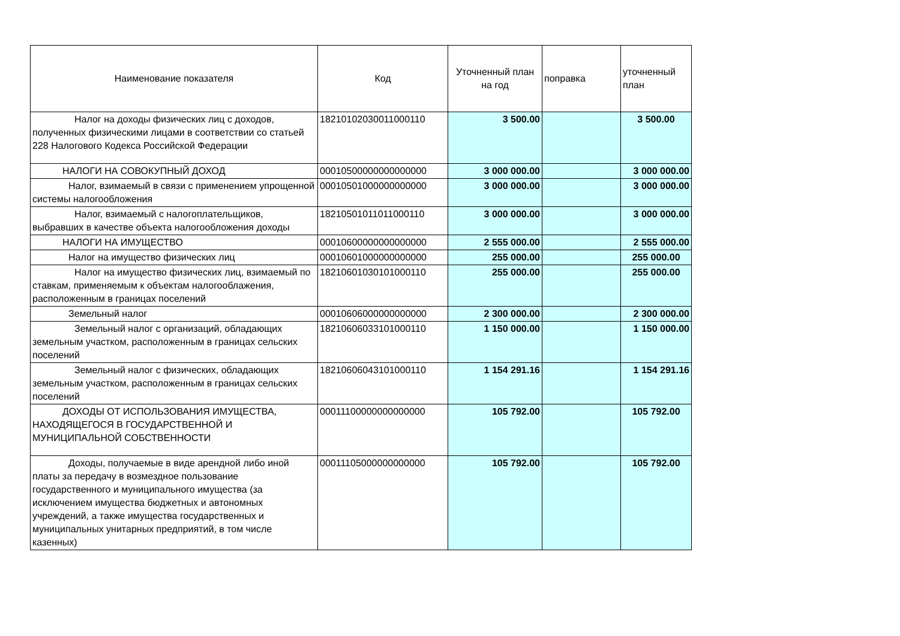| Наименование показателя | Код | Уточненный план на год | поправка | уточненный план |
| --- | --- | --- | --- | --- |
| Налог на доходы физических лиц с доходов, полученных физическими лицами в соответствии со статьей 228 Налогового Кодекса Российской Федерации | 18210102030011000110 | 3 500.00 | | 3 500.00 |
| НАЛОГИ НА СОВОКУПНЫЙ ДОХОД | 00010500000000000000 | 3 000 000.00 | | 3 000 000.00 |
| Налог, взимаемый в связи с применением упрощенной системы налогообложения | 00010501000000000000 | 3 000 000.00 | | 3 000 000.00 |
| Налог, взимаемый с налогоплательщиков, выбравших в качестве объекта налогообложения доходы | 18210501011011000110 | 3 000 000.00 | | 3 000 000.00 |
| НАЛОГИ НА ИМУЩЕСТВО | 00010600000000000000 | 2 555 000.00 | | 2 555 000.00 |
| Налог на имущество физических лиц | 00010601000000000000 | 255 000.00 | | 255 000.00 |
| Налог на имущество физических лиц, взимаемый по ставкам, применяемым к объектам налогооблажения, расположенным в границах поселений | 18210601030101000110 | 255 000.00 | | 255 000.00 |
| Земельный налог | 00010606000000000000 | 2 300 000.00 | | 2 300 000.00 |
| Земельный налог с организаций, обладающих земельным участком, расположенным в границах сельских поселений | 18210606033101000110 | 1 150 000.00 | | 1 150 000.00 |
| Земельный налог с физических, обладающих земельным участком, расположенным в границах сельских поселений | 18210606043101000110 | 1 154 291.16 | | 1 154 291.16 |
| ДОХОДЫ ОТ ИСПОЛЬЗОВАНИЯ ИМУЩЕСТВА, НАХОДЯЩЕГОСЯ В ГОСУДАРСТВЕННОЙ И МУНИЦИПАЛЬНОЙ СОБСТВЕННОСТИ | 00011100000000000000 | 105 792.00 | | 105 792.00 |
| Доходы, получаемые в виде арендной либо иной платы за передачу в возмездное пользование государственного и муниципального имущества (за исключением имущества бюджетных и автономных учреждений, а также имущества государственных и муниципальных унитарных предприятий, в том числе казенных) | 00011105000000000000 | 105 792.00 | | 105 792.00 |